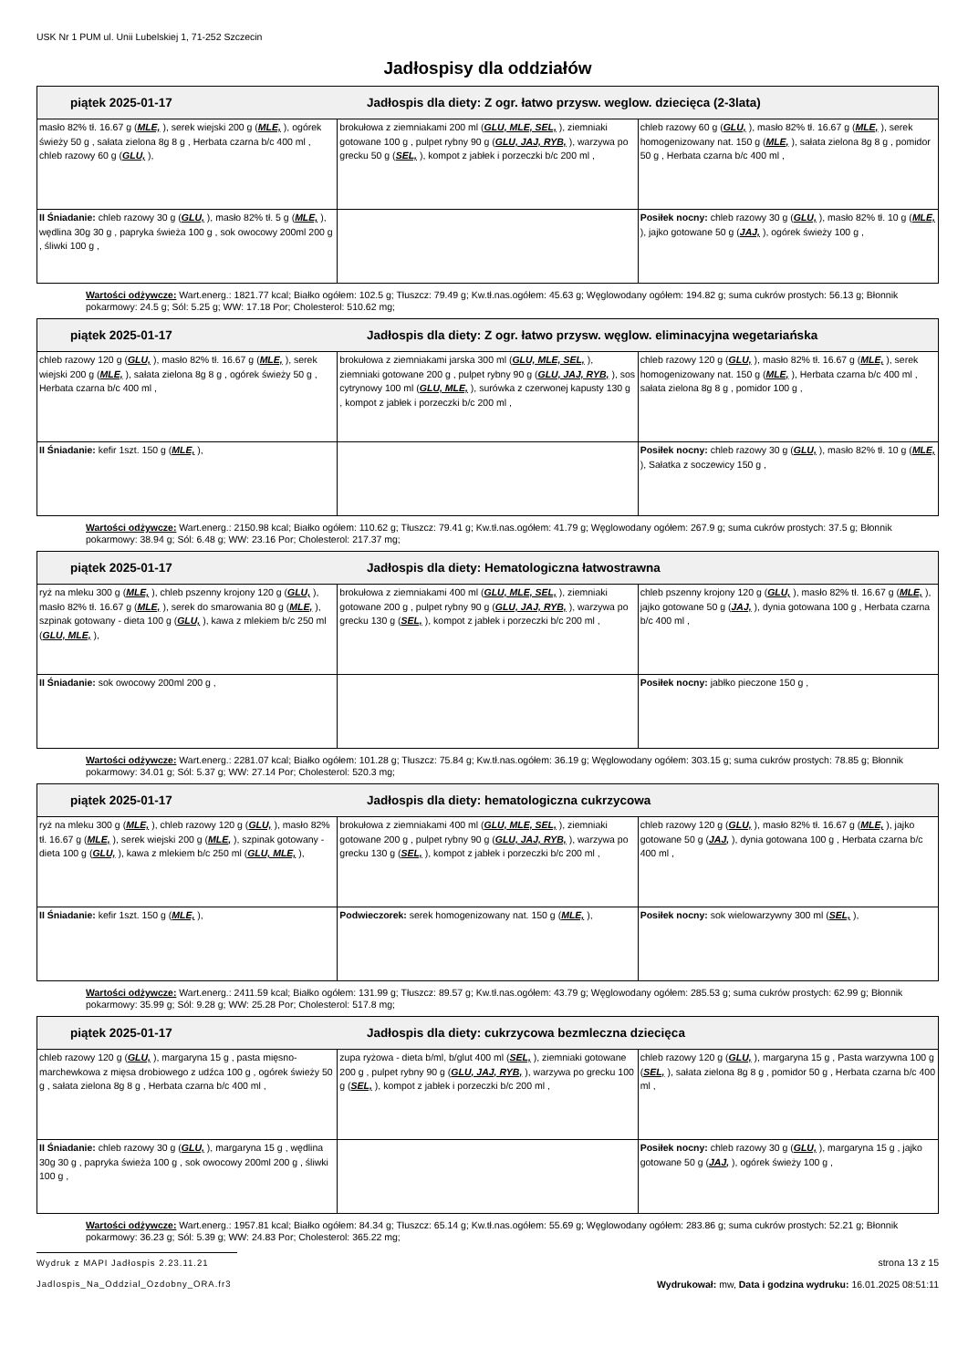USK Nr 1 PUM ul. Unii Lubelskiej 1, 71-252 Szczecin
Jadłospisy dla oddziałów
| piątek 2025-01-17 Jadłospis dla diety: Z ogr. łatwo przysw. weglow. dziecięca (2-3lata) | | |
| --- | --- | --- |
| masło 82% tł. 16.67 g ( MLE, ), serek wiejski 200 g ( MLE, ), ogórek świeży 50 g , sałata zielona 8g 8 g , Herbata czarna b/c 400 ml , chleb razowy 60 g ( GLU, ), | brokułowa z ziemniakami 200 ml ( GLU, MLE, SEL, ), ziemniaki gotowane 100 g , pulpet rybny 90 g ( GLU, JAJ, RYB, ), warzywa po grecku 50 g ( SEL, ), kompot z jabłek i porzeczki b/c 200 ml , | chleb razowy 60 g ( GLU, ), masło 82% tł. 16.67 g ( MLE, ), serek homogenizowany nat. 150 g ( MLE, ), sałata zielona 8g 8 g , pomidor 50 g , Herbata czarna b/c 400 ml , |
| II Śniadanie: chleb razowy 30 g ( GLU, ), masło 82% tł. 5 g ( MLE, ), wędlina 30g 30 g , papryka świeża 100 g , sok owocowy 200ml 200 g , śliwki 100 g , | | Posiłek nocny: chleb razowy 30 g ( GLU, ), masło 82% tł. 10 g ( MLE, ), jajko gotowane 50 g ( JAJ, ), ogórek świeży 100 g , |
Wartości odżywcze: Wart.energ.: 1821.77 kcal; Białko ogółem: 102.5 g; Tłuszcz: 79.49 g; Kw.tł.nas.ogółem: 45.63 g; Węglowodany ogółem: 194.82 g; suma cukrów prostych: 56.13 g; Błonnik pokarmowy: 24.5 g; Sól: 5.25 g; WW: 17.18 Por; Cholesterol: 510.62 mg;
| piątek 2025-01-17 Jadłospis dla diety: Z ogr. łatwo przysw. węglow. eliminacyjna wegetariańska | | |
| --- | --- | --- |
| chleb razowy 120 g ( GLU, ), masło 82% tł. 16.67 g ( MLE, ), serek wiejski 200 g ( MLE, ), sałata zielona 8g 8 g , ogórek świeży 50 g , Herbata czarna b/c 400 ml , | brokułowa z ziemniakami jarska 300 ml ( GLU, MLE, SEL, ), ziemniaki gotowane 200 g , pulpet rybny 90 g ( GLU, JAJ, RYB, ), sos cytrynowy 100 ml ( GLU, MLE, ), surówka z czerwonej kapusty 130 g , kompot z jabłek i porzeczki b/c 200 ml , | chleb razowy 120 g ( GLU, ), masło 82% tł. 16.67 g ( MLE, ), serek homogenizowany nat. 150 g ( MLE, ), Herbata czarna b/c 400 ml , sałata zielona 8g 8 g , pomidor 100 g , |
| II Śniadanie: kefir 1szt. 150 g ( MLE, ), | | Posiłek nocny: chleb razowy 30 g ( GLU, ), masło 82% tł. 10 g ( MLE, ), Sałatka z soczewicy 150 g , |
Wartości odżywcze: Wart.energ.: 2150.98 kcal; Białko ogółem: 110.62 g; Tłuszcz: 79.41 g; Kw.tł.nas.ogółem: 41.79 g; Węglowodany ogółem: 267.9 g; suma cukrów prostych: 37.5 g; Błonnik pokarmowy: 38.94 g; Sól: 6.48 g; WW: 23.16 Por; Cholesterol: 217.37 mg;
| piątek 2025-01-17 Jadłospis dla diety: Hematologiczna łatwostrawna | | |
| --- | --- | --- |
| ryż na mleku 300 g ( MLE, ), chleb pszenny krojony 120 g ( GLU, ), masło 82% tł. 16.67 g ( MLE, ), serek do smarowania 80 g ( MLE, ), szpinak gotowany - dieta 100 g ( GLU, ), kawa z mlekiem b/c 250 ml ( GLU, MLE, ), | brokułowa z ziemniakami 400 ml ( GLU, MLE, SEL, ), ziemniaki gotowane 200 g , pulpet rybny 90 g ( GLU, JAJ, RYB, ), warzywa po grecku 130 g ( SEL, ), kompot z jabłek i porzeczki b/c 200 ml , | chleb pszenny krojony 120 g ( GLU, ), masło 82% tł. 16.67 g ( MLE, ), jajko gotowane 50 g ( JAJ, ), dynia gotowana 100 g , Herbata czarna b/c 400 ml , |
| II Śniadanie: sok owocowy 200ml 200 g , | | Posiłek nocny: jabłko pieczone 150 g , |
Wartości odżywcze: Wart.energ.: 2281.07 kcal; Białko ogółem: 101.28 g; Tłuszcz: 75.84 g; Kw.tł.nas.ogółem: 36.19 g; Węglowodany ogółem: 303.15 g; suma cukrów prostych: 78.85 g; Błonnik pokarmowy: 34.01 g; Sól: 5.37 g; WW: 27.14 Por; Cholesterol: 520.3 mg;
| piątek 2025-01-17 Jadłospis dla diety: hematologiczna cukrzycowa | | |
| --- | --- | --- |
| ryż na mleku 300 g ( MLE, ), chleb razowy 120 g ( GLU, ), masło 82% tł. 16.67 g ( MLE, ), serek wiejski 200 g ( MLE, ), szpinak gotowany - dieta 100 g ( GLU, ), kawa z mlekiem b/c 250 ml ( GLU, MLE, ), | brokułowa z ziemniakami 400 ml ( GLU, MLE, SEL, ), ziemniaki gotowane 200 g , pulpet rybny 90 g ( GLU, JAJ, RYB, ), warzywa po grecku 130 g ( SEL, ), kompot z jabłek i porzeczki b/c 200 ml , | chleb razowy 120 g ( GLU, ), masło 82% tł. 16.67 g ( MLE, ), jajko gotowane 50 g ( JAJ, ), dynia gotowana 100 g , Herbata czarna b/c 400 ml , |
| II Śniadanie: kefir 1szt. 150 g ( MLE, ), | Podwieczorek: serek homogenizowany nat. 150 g ( MLE, ), | Posiłek nocny: sok wielowarzywny 300 ml ( SEL, ), |
Wartości odżywcze: Wart.energ.: 2411.59 kcal; Białko ogółem: 131.99 g; Tłuszcz: 89.57 g; Kw.tł.nas.ogółem: 43.79 g; Węglowodany ogółem: 285.53 g; suma cukrów prostych: 62.99 g; Błonnik pokarmowy: 35.99 g; Sól: 9.28 g; WW: 25.28 Por; Cholesterol: 517.8 mg;
| piątek 2025-01-17 Jadłospis dla diety: cukrzycowa bezmleczna dziecięca | | |
| --- | --- | --- |
| chleb razowy 120 g ( GLU, ), margaryna 15 g , pasta mięsno-marchewkowa z mięsa drobiowego z udźca 100 g , ogórek świeży 50 g , sałata zielona 8g 8 g , Herbata czarna b/c 400 ml , | zupa ryżowa - dieta b/ml, b/glut 400 ml ( SEL, ), ziemniaki gotowane 200 g , pulpet rybny 90 g ( GLU, JAJ, RYB, ), warzywa po grecku 100 g ( SEL, ), kompot z jabłek i porzeczki b/c 200 ml , | chleb razowy 120 g ( GLU, ), margaryna 15 g , Pasta warzywna 100 g ( SEL, ), sałata zielona 8g 8 g , pomidor 50 g , Herbata czarna b/c 400 ml , |
| II Śniadanie: chleb razowy 30 g ( GLU, ), margaryna 15 g , wędlina 30g 30 g , papryka świeża 100 g , sok owocowy 200ml 200 g , śliwki 100 g , | | Posiłek nocny: chleb razowy 30 g ( GLU, ), margaryna 15 g , jajko gotowane 50 g ( JAJ, ), ogórek świeży 100 g , |
Wartości odżywcze: Wart.energ.: 1957.81 kcal; Białko ogółem: 84.34 g; Tłuszcz: 65.14 g; Kw.tł.nas.ogółem: 55.69 g; Węglowodany ogółem: 283.86 g; suma cukrów prostych: 52.21 g; Błonnik pokarmowy: 36.23 g; Sól: 5.39 g; WW: 24.83 Por; Cholesterol: 365.22 mg;
Wydruk z MAPI Jadłospis 2.23.11.21
strona 13 z 15
Jadlospis_Na_Oddzial_Ozdobny_ORA.fr3 Wydrukował: mw, Data i godzina wydruku: 16.01.2025 08:51:11